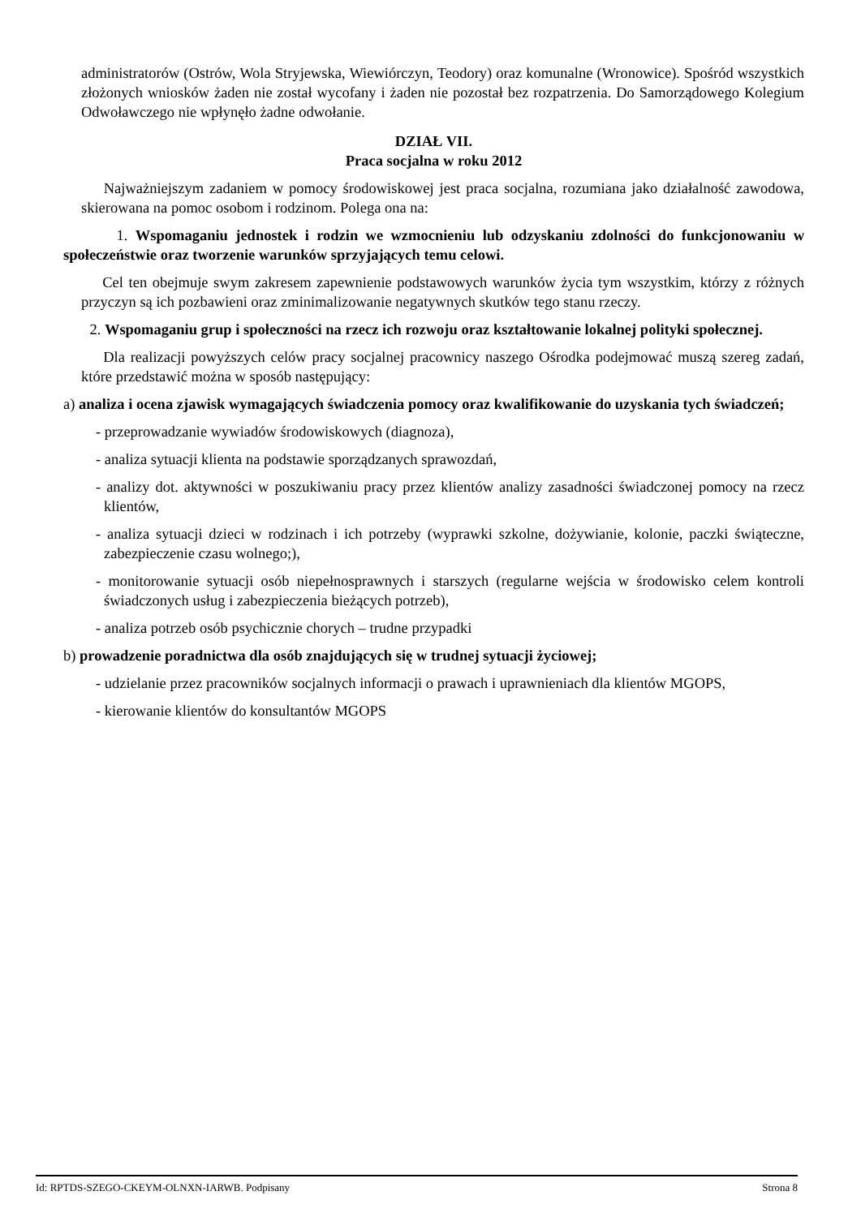administratorów (Ostrów, Wola Stryjewska, Wiewiórczyn, Teodory) oraz komunalne (Wronowice). Spośród wszystkich złożonych wniosków żaden nie został wycofany i żaden nie pozostał bez rozpatrzenia. Do Samorządowego Kolegium Odwoławczego nie wpłynęło żadne odwołanie.
DZIAŁ VII.
Praca socjalna w roku 2012
Najważniejszym zadaniem w pomocy środowiskowej jest praca socjalna, rozumiana jako działalność zawodowa, skierowana na pomoc osobom i rodzinom. Polega ona na:
1. Wspomaganiu jednostek i rodzin we wzmocnieniu lub odzyskaniu zdolności do funkcjonowaniu w społeczeństwie oraz tworzenie warunków sprzyjających temu celowi.
Cel ten obejmuje swym zakresem zapewnienie podstawowych warunków życia tym wszystkim, którzy z różnych przyczyn są ich pozbawieni oraz zminimalizowanie negatywnych skutków tego stanu rzeczy.
2. Wspomaganiu grup i społeczności na rzecz ich rozwoju oraz kształtowanie lokalnej polityki społecznej.
Dla realizacji powyższych celów pracy socjalnej pracownicy naszego Ośrodka podejmować muszą szereg zadań, które przedstawić można w sposób następujący:
a) analiza i ocena zjawisk wymagających świadczenia pomocy oraz kwalifikowanie do uzyskania tych świadczeń;
- przeprowadzanie wywiadów środowiskowych (diagnoza),
- analiza sytuacji klienta na podstawie sporządzanych sprawozdań,
- analizy dot. aktywności w poszukiwaniu pracy przez klientów analizy zasadności świadczonej pomocy na rzecz klientów,
- analiza sytuacji dzieci w rodzinach i ich potrzeby (wyprawki szkolne, dożywianie, kolonie, paczki świąteczne, zabezpieczenie czasu wolnego;),
- monitorowanie sytuacji osób niepełnosprawnych i starszych (regularne wejścia w środowisko celem kontroli świadczonych usług i zabezpieczenia bieżących potrzeb),
- analiza potrzeb osób psychicznie chorych – trudne przypadki
b) prowadzenie poradnictwa dla osób znajdujących się w trudnej sytuacji życiowej;
- udzielanie przez pracowników socjalnych informacji o prawach i uprawnieniach dla klientów MGOPS,
- kierowanie klientów do konsultantów MGOPS
Id: RPTDS-SZEGO-CKEYM-OLNXN-IARWB. Podpisany Strona 8